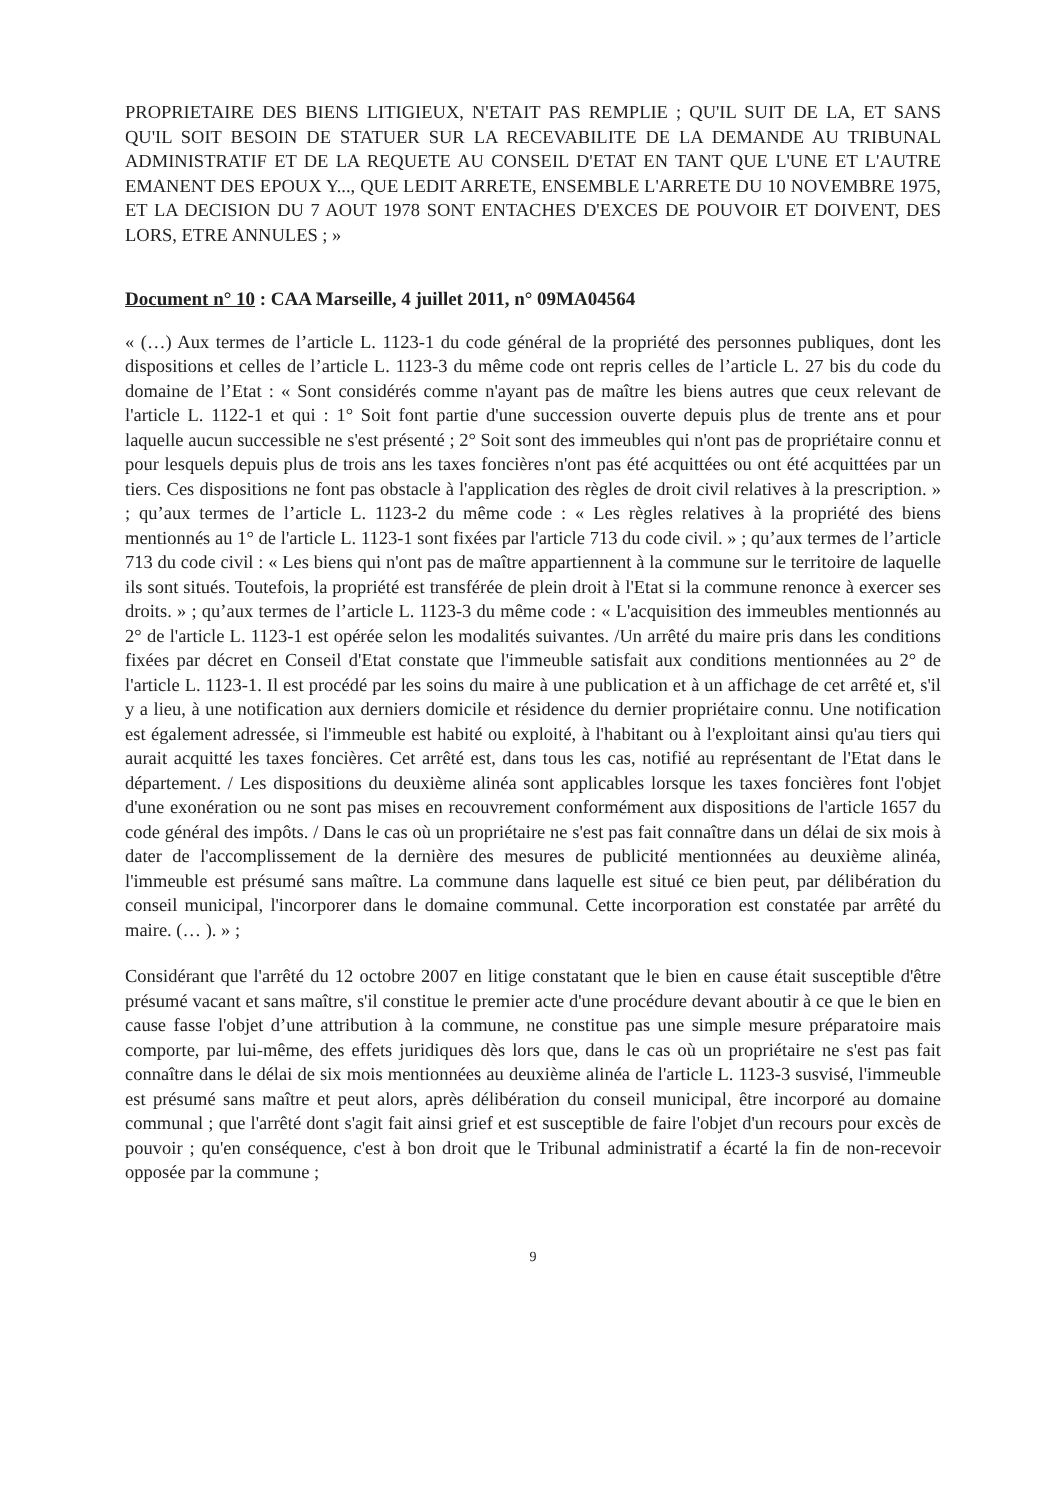PROPRIETAIRE DES BIENS LITIGIEUX, N'ETAIT PAS REMPLIE ; QU'IL SUIT DE LA, ET SANS QU'IL SOIT BESOIN DE STATUER SUR LA RECEVABILITE DE LA DEMANDE AU TRIBUNAL ADMINISTRATIF ET DE LA REQUETE AU CONSEIL D'ETAT EN TANT QUE L'UNE ET L'AUTRE EMANENT DES EPOUX Y..., QUE LEDIT ARRETE, ENSEMBLE L'ARRETE DU 10 NOVEMBRE 1975, ET LA DECISION DU 7 AOUT 1978 SONT ENTACHES D'EXCES DE POUVOIR ET DOIVENT, DES LORS, ETRE ANNULES ; »
Document n° 10 : CAA Marseille, 4 juillet 2011, n° 09MA04564
« (…) Aux termes de l’article L. 1123-1 du code général de la propriété des personnes publiques, dont les dispositions et celles de l’article L. 1123-3 du même code ont repris celles de l’article L. 27 bis du code du domaine de l’Etat : « Sont considérés comme n'ayant pas de maître les biens autres que ceux relevant de l'article L. 1122-1 et qui : 1° Soit font partie d'une succession ouverte depuis plus de trente ans et pour laquelle aucun successible ne s'est présenté ; 2° Soit sont des immeubles qui n'ont pas de propriétaire connu et pour lesquels depuis plus de trois ans les taxes foncières n'ont pas été acquittées ou ont été acquittées par un tiers. Ces dispositions ne font pas obstacle à l'application des règles de droit civil relatives à la prescription. » ; qu’aux termes de l’article L. 1123-2 du même code : « Les règles relatives à la propriété des biens mentionnés au 1° de l'article L. 1123-1 sont fixées par l'article 713 du code civil. » ; qu’aux termes de l’article 713 du code civil : « Les biens qui n'ont pas de maître appartiennent à la commune sur le territoire de laquelle ils sont situés. Toutefois, la propriété est transférée de plein droit à l'Etat si la commune renonce à exercer ses droits. » ; qu’aux termes de l’article L. 1123-3 du même code : « L'acquisition des immeubles mentionnés au 2° de l'article L. 1123-1 est opérée selon les modalités suivantes. /Un arrêté du maire pris dans les conditions fixées par décret en Conseil d'Etat constate que l'immeuble satisfait aux conditions mentionnées au 2° de l'article L. 1123-1. Il est procédé par les soins du maire à une publication et à un affichage de cet arrêté et, s'il y a lieu, à une notification aux derniers domicile et résidence du dernier propriétaire connu. Une notification est également adressée, si l'immeuble est habité ou exploité, à l'habitant ou à l'exploitant ainsi qu'au tiers qui aurait acquitté les taxes foncières. Cet arrêté est, dans tous les cas, notifié au représentant de l'Etat dans le département. / Les dispositions du deuxième alinéa sont applicables lorsque les taxes foncières font l'objet d'une exonération ou ne sont pas mises en recouvrement conformément aux dispositions de l'article 1657 du code général des impôts. / Dans le cas où un propriétaire ne s'est pas fait connaître dans un délai de six mois à dater de l'accomplissement de la dernière des mesures de publicité mentionnées au deuxième alinéa, l'immeuble est présumé sans maître. La commune dans laquelle est situé ce bien peut, par délibération du conseil municipal, l'incorporer dans le domaine communal. Cette incorporation est constatée par arrêté du maire. (… ). » ;
Considérant que l'arrêté du 12 octobre 2007 en litige constatant que le bien en cause était susceptible d'être présumé vacant et sans maître, s'il constitue le premier acte d'une procédure devant aboutir à ce que le bien en cause fasse l'objet d’une attribution à la commune, ne constitue pas une simple mesure préparatoire mais comporte, par lui-même, des effets juridiques dès lors que, dans le cas où un propriétaire ne s'est pas fait connaître dans le délai de six mois mentionnées au deuxième alinéa de l'article L. 1123-3 susvisé, l'immeuble est présumé sans maître et peut alors, après délibération du conseil municipal, être incorporé au domaine communal ; que l'arrêté dont s'agit fait ainsi grief et est susceptible de faire l'objet d'un recours pour excès de pouvoir ; qu'en conséquence, c'est à bon droit que le Tribunal administratif a écarté la fin de non-recevoir opposée par la commune ;
9